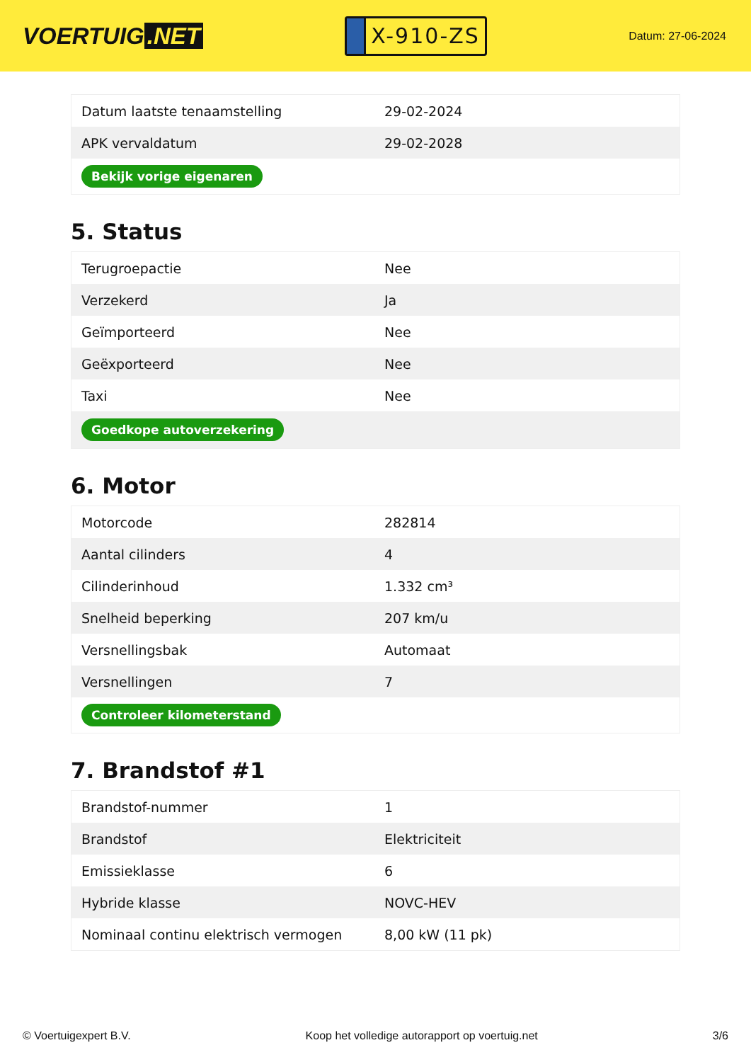VOERTUIG.NET
X-910-ZS
Datum: 27-06-2024
| Datum laatste tenaamstelling | 29-02-2024 |
| APK vervaldatum | 29-02-2028 |
| Bekijk vorige eigenaren | |
5. Status
| Terugroepactie | Nee |
| Verzekerd | Ja |
| Geïmporteerd | Nee |
| Geëxporteerd | Nee |
| Taxi | Nee |
| Goedkope autoverzekering | |
6. Motor
| Motorcode | 282814 |
| Aantal cilinders | 4 |
| Cilinderinhoud | 1.332 cm³ |
| Snelheid beperking | 207 km/u |
| Versnellingsbak | Automaat |
| Versnellingen | 7 |
| Controleer kilometerstand | |
7. Brandstof #1
| Brandstof-nummer | 1 |
| Brandstof | Elektriciteit |
| Emissieklasse | 6 |
| Hybride klasse | NOVC-HEV |
| Nominaal continu elektrisch vermogen | 8,00 kW (11 pk) |
© Voertuigexpert B.V. Koop het volledige autorapport op voertuig.net 3/6